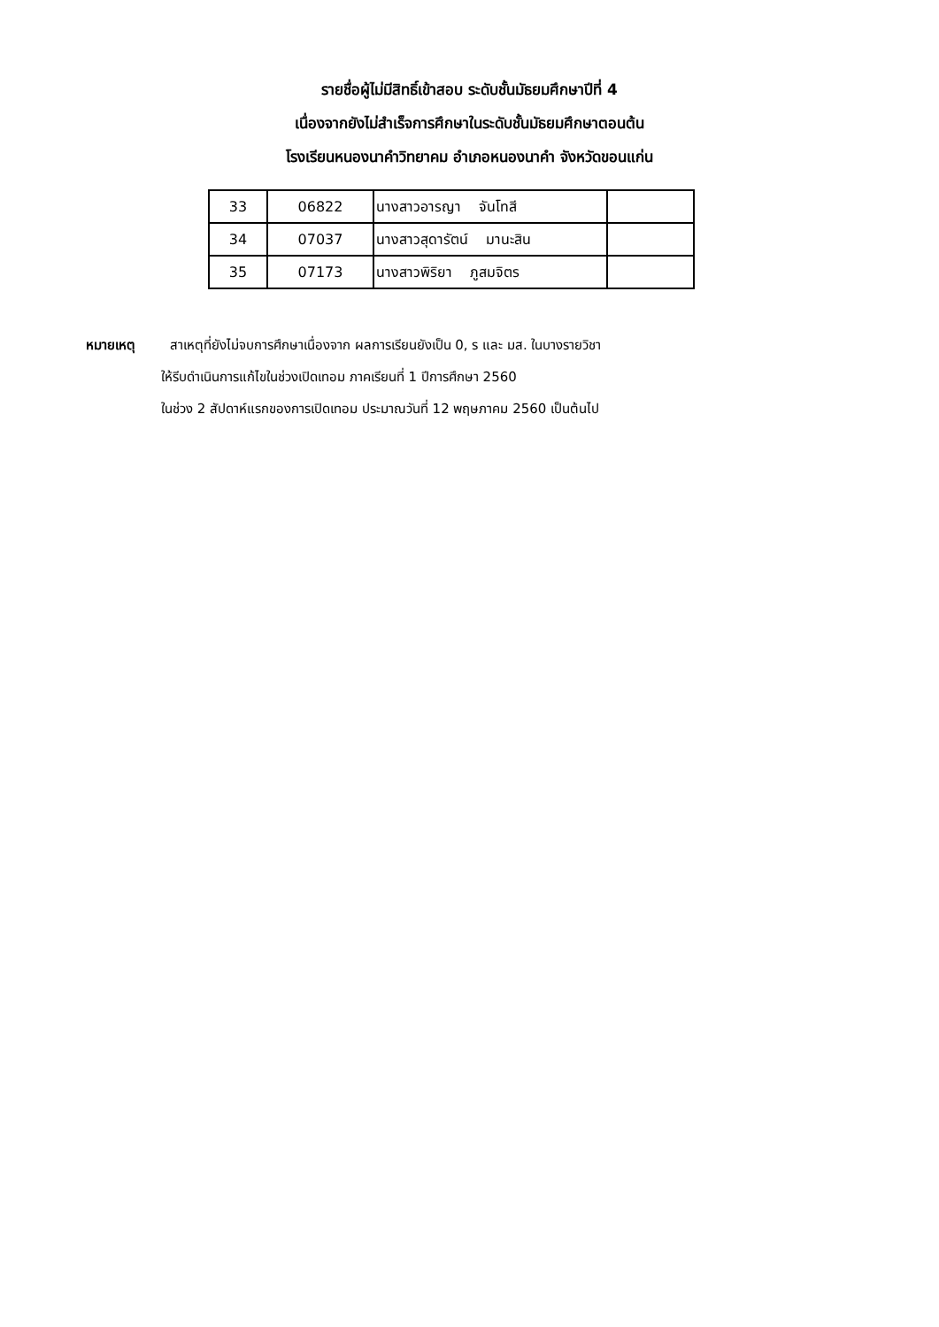รายชื่อผู้ไม่มีสิทธิ์เข้าสอบ ระดับชั้นมัธยมศึกษาปีที่ 4
เนื่องจากยังไม่สำเร็จการศึกษาในระดับชั้นมัธยมศึกษาตอนต้น
โรงเรียนหนองนาคำวิทยาคม อำเภอหนองนาคำ จังหวัดขอนแก่น
| 33 | 06822 | นางสาวอารญา จันโทสี | |
| 34 | 07037 | นางสาวสุดารัตน์ มานะสิน | |
| 35 | 07173 | นางสาวพิริยา ภูสมจิตร | |
หมายเหตุ สาเหตุที่ยังไม่จบการศึกษาเนื่องจาก ผลการเรียนยังเป็น 0, ร และ มส. ในบางรายวิชา
ให้รีบดำเนินการแก้ไขในช่วงเปิดเทอม ภาคเรียนที่ 1 ปีการศึกษา 2560
ในช่วง 2 สัปดาห์แรกของการเปิดเทอม ประมาณวันที่ 12 พฤษภาคม 2560 เป็นต้นไป